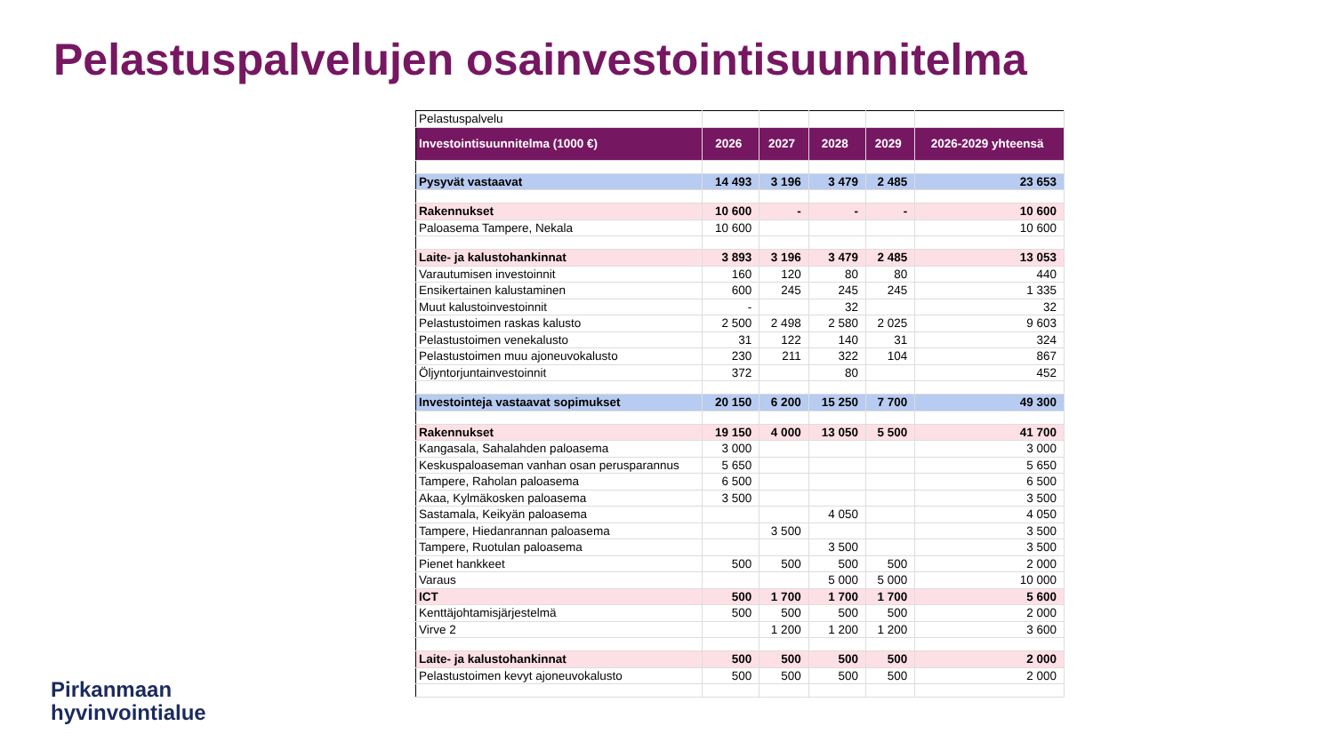Pelastuspalvelujen osainvestointisuunnitelma
| Pelastuspalvelu | | | | | |
| Investointisuunnitelma (1000 €) | 2026 | 2027 | 2028 | 2029 | 2026-2029 yhteensä |
| Pysyvät vastaavat | 14 493 | 3 196 | 3 479 | 2 485 | 23 653 |
| Rakennukset | 10 600 | - | - | - | 10 600 |
| Paloasema Tampere, Nekala | 10 600 | | | | 10 600 |
| Laite- ja kalustohankinnat | 3 893 | 3 196 | 3 479 | 2 485 | 13 053 |
| Varautumisen investoinnit | 160 | 120 | 80 | 80 | 440 |
| Ensikertainen kalustaminen | 600 | 245 | 245 | 245 | 1 335 |
| Muut kalustoinvestoinnit | - | | 32 | | 32 |
| Pelastustoimen raskas kalusto | 2 500 | 2 498 | 2 580 | 2 025 | 9 603 |
| Pelastustoimen venekalusto | 31 | 122 | 140 | 31 | 324 |
| Pelastustoimen muu ajoneuvokalusto | 230 | 211 | 322 | 104 | 867 |
| Öljyntorjuntainvestoinnit | 372 | | 80 | | 452 |
| Investointeja vastaavat sopimukset | 20 150 | 6 200 | 15 250 | 7 700 | 49 300 |
| Rakennukset | 19 150 | 4 000 | 13 050 | 5 500 | 41 700 |
| Kangasala, Sahalahden paloasema | 3 000 | | | | 3 000 |
| Keskuspaloaseman vanhan osan perusparannus | 5 650 | | | | 5 650 |
| Tampere, Raholan paloasema | 6 500 | | | | 6 500 |
| Akaa, Kylmäkosken paloasema | 3 500 | | | | 3 500 |
| Sastamala, Keikyän paloasema | | | 4 050 | | 4 050 |
| Tampere, Hiedanrannan paloasema | | 3 500 | | | 3 500 |
| Tampere, Ruotulan paloasema | | | 3 500 | | 3 500 |
| Pienet hankkeet | 500 | 500 | 500 | 500 | 2 000 |
| Varaus | | | 5 000 | 5 000 | 10 000 |
| ICT | 500 | 1 700 | 1 700 | 1 700 | 5 600 |
| Kenttäjohtamisjärjestelmä | 500 | 500 | 500 | 500 | 2 000 |
| Virve 2 | | 1 200 | 1 200 | 1 200 | 3 600 |
| Laite- ja kalustohankinnat | 500 | 500 | 500 | 500 | 2 000 |
| Pelastustoimen kevyt ajoneuvokalusto | 500 | 500 | 500 | 500 | 2 000 |
Pirkanmaan
hyvinvointialue